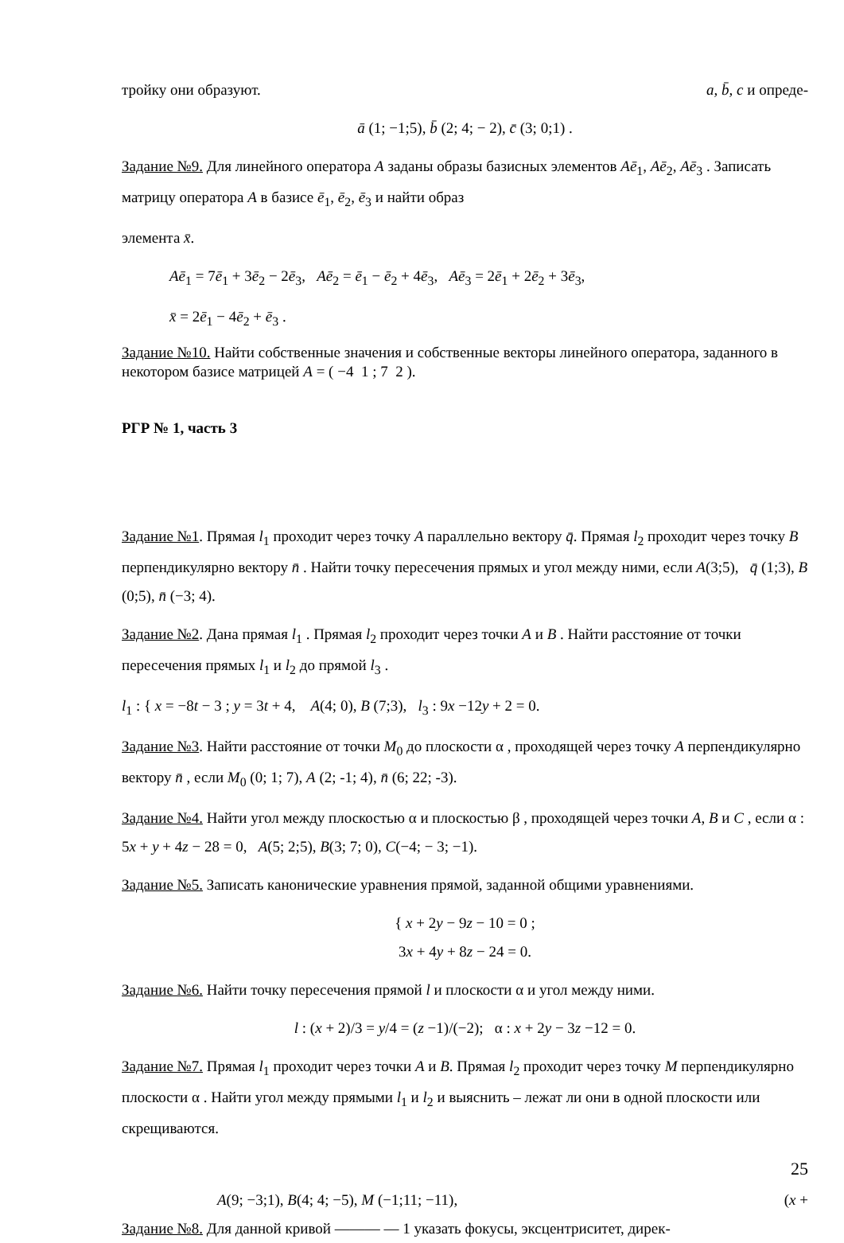тройку они образуют. a, b̄, c и опреде-
ā (1; −1;5), b̄ (2; 4; − 2), c̄ (3; 0;1) .
Задание №9. Для линейного оператора A заданы образы базисных элементов Aē<sub>1</sub>, Aē<sub>2</sub>, Aē<sub>3</sub> . Записать матрицу оператора A в базисе ē<sub>1</sub>, ē<sub>2</sub>, ē<sub>3</sub> и найти образ
элемента x̄.
Aē<sub>1</sub> = 7ē<sub>1</sub> + 3ē<sub>2</sub> − 2ē<sub>3</sub>, Aē<sub>2</sub> = ē<sub>1</sub> − ē<sub>2</sub> + 4ē<sub>3</sub>, Aē<sub>3</sub> = 2ē<sub>1</sub> + 2ē<sub>2</sub> + 3ē<sub>3</sub>,
x̄ = 2ē<sub>1</sub> − 4ē<sub>2</sub> + ē<sub>3</sub> .
Задание №10. Найти собственные значения и собственные векторы линейного оператора, заданного в некотором базисе матрицей A = ( −4 1 ; 7 2 ).
РГР № 1, часть 3
Задание №1. Прямая l<sub>1</sub> проходит через точку A параллельно вектору q̄. Прямая l<sub>2</sub> проходит через точку B перпендикулярно вектору n̄ . Найти точку пересечения прямых и угол между ними, если A(3;5), q̄ (1;3), B (0;5), n̄ (−3; 4).
Задание №2. Дана прямая l<sub>1</sub> . Прямая l<sub>2</sub> проходит через точки A и B . Найти расстояние от точки пересечения прямых l<sub>1</sub> и l<sub>2</sub> до прямой l<sub>3</sub> .
l<sub>1</sub> : { x = −8t − 3 ; y = 3t + 4, A(4; 0), B (7;3), l<sub>3</sub> : 9x −12y + 2 = 0.
Задание №3. Найти расстояние от точки M<sub>0</sub> до плоскости α , проходящей через точку A перпендикулярно вектору n̄ , если M<sub>0</sub> (0; 1; 7), A (2; -1; 4), n̄ (6; 22; -3).
Задание №4. Найти угол между плоскостью α и плоскостью β , проходящей через точки A, B и C , если α : 5x + y + 4z − 28 = 0, A(5; 2;5), B(3; 7; 0), C(−4; − 3; −1).
Задание №5. Записать канонические уравнения прямой, заданной общими уравнениями.
{ x + 2y − 9z − 10 = 0 ;
3x + 4y + 8z − 24 = 0.
Задание №6. Найти точку пересечения прямой l и плоскости α и угол между ними.
l : (x + 2)/3 = y/4 = (z −1)/(−2); α : x + 2y − 3z −12 = 0.
Задание №7. Прямая l<sub>1</sub> проходит через точки A и B. Прямая l<sub>2</sub> проходит через точку M перпендикулярно плоскости α . Найти угол между прямыми l<sub>1</sub> и l<sub>2</sub> и выяснить – лежат ли они в одной плоскости или скрещиваются.
25
A(9; −3;1), B(4; 4; −5), M (−1;11; −11), (x +
Задание №8. Для данной кривой ——— — 1 указать фокусы, эксцентриситет, дирек-